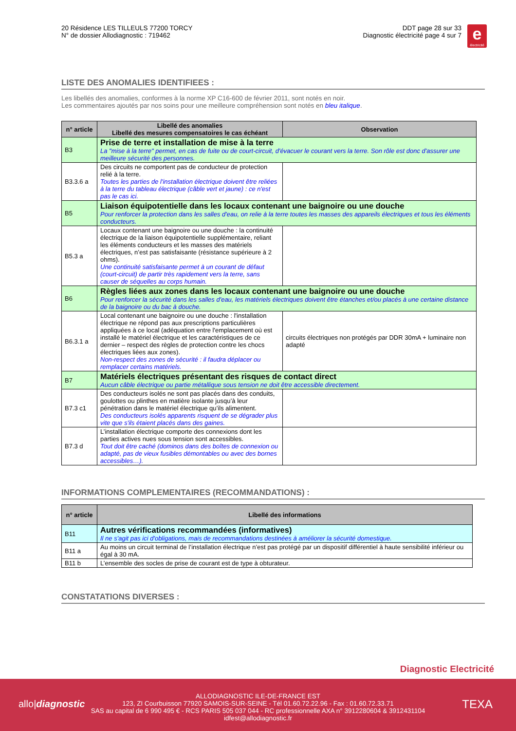20 Résidence LES TILLEULS 77200 TORCY
N° de dossier Allodiagnostic : 719462
DDT page 28 sur 33
Diagnostic électricité page 4 sur 7
e
électricité
LISTE DES ANOMALIES IDENTIFIEES :
Les libellés des anomalies, conformes à la norme XP C16-600 de février 2011, sont notés en noir.
Les commentaires ajoutés par nos soins pour une meilleure compréhension sont notés en bleu italique.
| n° article | Libellé des anomalies Libellé des mesures compensatoires le cas échéant | Observation |
| --- | --- | --- |
| B3 | Prise de terre et installation de mise à la terre La "mise à la terre" permet, en cas de fuite ou de court-circuit, d'évacuer le courant vers la terre. Son rôle est donc d'assurer une meilleure sécurité des personnes. | |
| B3.3.6 a | Des circuits ne comportent pas de conducteur de protection relié à la terre. Toutes les parties de l'installation électrique doivent être reliées à la terre du tableau électrique (câble vert et jaune) : ce n'est pas le cas ici. | |
| B5 | Liaison équipotentielle dans les locaux contenant une baignoire ou une douche Pour renforcer la protection dans les salles d'eau, on relie à la terre toutes les masses des appareils électriques et tous les éléments conducteurs. | |
| B5.3 a | Locaux contenant une baignoire ou une douche : la continuité électrique de la liaison équipotentielle supplémentaire, reliant les éléments conducteurs et les masses des matériels électriques, n’est pas satisfaisante (résistance supérieure à 2 ohms). Une continuité satisfaisante permet à un courant de défaut (court-circuit) de partir très rapidement vers la terre, sans causer de séquelles au corps humain. | |
| B6 | Règles liées aux zones dans les locaux contenant une baignoire ou une douche Pour renforcer la sécurité dans les salles d'eau, les matériels électriques doivent être étanches et/ou placés à une certaine distance de la baignoire ou du bac à douche. | |
| B6.3.1 a | Local contenant une baignoire ou une douche : l'installation électrique ne répond pas aux prescriptions particulières appliquées à ce local (adéquation entre l'emplacement où est installé le matériel électrique et les caractéristiques de ce dernier – respect des règles de protection contre les chocs électriques liées aux zones). Non-respect des zones de sécurité : il faudra déplacer ou remplacer certains matériels. | circuits électriques non protégés par DDR 30mA + luminaire non adapté |
| B7 | Matériels électriques présentant des risques de contact direct Aucun câble électrique ou partie métallique sous tension ne doit être accessible directement. | |
| B7.3 c1 | Des conducteurs isolés ne sont pas placés dans des conduits, goulottes ou plinthes en matière isolante jusqu’à leur pénétration dans le matériel électrique qu’ils alimentent. Des conducteurs isolés apparents risquent de se dégrader plus vite que s'ils étaient placés dans des gaines. | |
| B7.3 d | L’installation électrique comporte des connexions dont les parties actives nues sous tension sont accessibles. Tout doit être caché (dominos dans des boîtes de connexion ou adapté, pas de vieux fusibles démontables ou avec des bornes accessibles…). | |
INFORMATIONS COMPLEMENTAIRES (RECOMMANDATIONS) :
| n° article | Libellé des informations |
| --- | --- |
| B11 | Autres vérifications recommandées (informatives) Il ne s'agit pas ici d'obligations, mais de recommandations destinées à améliorer la sécurité domestique. |
| B11 a | Au moins un circuit terminal de l’installation électrique n’est pas protégé par un dispositif différentiel à haute sensibilité inférieur ou égal à 30 mA. |
| B11 b | L’ensemble des socles de prise de courant est de type à obturateur. |
CONSTATATIONS DIVERSES :
Diagnostic Electricité
allo|diagnostic TEXA
ALLODIAGNOSTIC ILE-DE-FRANCE EST
123, ZI Courbuisson 77920 SAMOIS-SUR-SEINE - Tél 01.60.72.22.96 - Fax : 01.60.72.33.71
SAS au capital de 6 990 495 € - RCS PARIS 505 037 044 - RC professionnelle AXA n° 3912280604 & 3912431104
idfest@allodiagnostic.fr